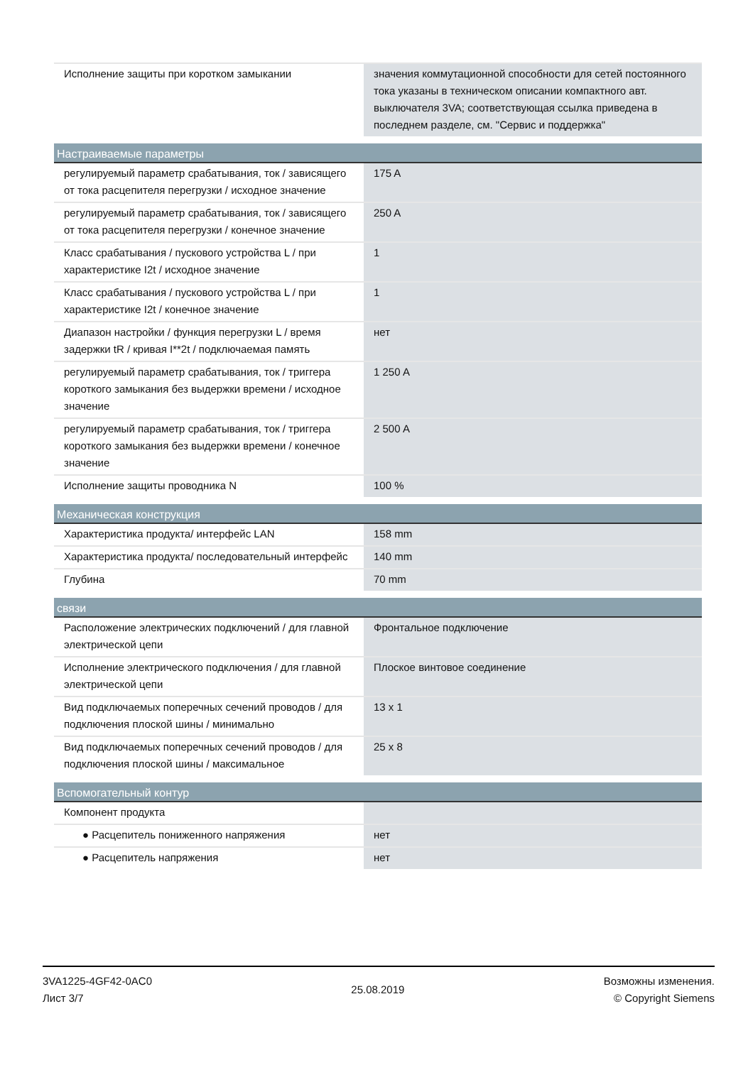| Исполнение защиты при коротком замыкании | значения коммутационной способности для сетей постоянного тока указаны в техническом описании компактного авт. выключателя 3VA; соответствующая ссылка приведена в последнем разделе, см. "Сервис и поддержка" |
| Настраиваемые параметры | |
| регулируемый параметр срабатывания, ток / зависящего от тока расцепителя перегрузки / исходное значение | 175 A |
| регулируемый параметр срабатывания, ток / зависящего от тока расцепителя перегрузки / конечное значение | 250 A |
| Класс срабатывания / пускового устройства L / при характеристике I2t / исходное значение | 1 |
| Класс срабатывания / пускового устройства L / при характеристике I2t / конечное значение | 1 |
| Диапазон настройки / функция перегрузки L / время задержки tR / кривая I**2t / подключаемая память | нет |
| регулируемый параметр срабатывания, ток / триггера короткого замыкания без выдержки времени / исходное значение | 1 250 A |
| регулируемый параметр срабатывания, ток / триггера короткого замыкания без выдержки времени / конечное значение | 2 500 A |
| Исполнение защиты проводника N | 100 % |
| Механическая конструкция | |
| Характеристика продукта/ интерфейс LAN | 158 mm |
| Характеристика продукта/ последовательный интерфейс | 140 mm |
| Глубина | 70 mm |
| связи | |
| Расположение электрических подключений / для главной электрической цепи | Фронтальное подключение |
| Исполнение электрического подключения / для главной электрической цепи | Плоское винтовое соединение |
| Вид подключаемых поперечных сечений проводов / для подключения плоской шины / минимально | 13 x 1 |
| Вид подключаемых поперечных сечений проводов / для подключения плоской шины / максимальное | 25 x 8 |
| Вспомогательный контур | |
| Компонент продукта | |
| ● Расцепитель пониженного напряжения | нет |
| ● Расцепитель напряжения | нет |
3VA1225-4GF42-0AC0
Лист 3/7
25.08.2019
Возможны изменения.
© Copyright Siemens